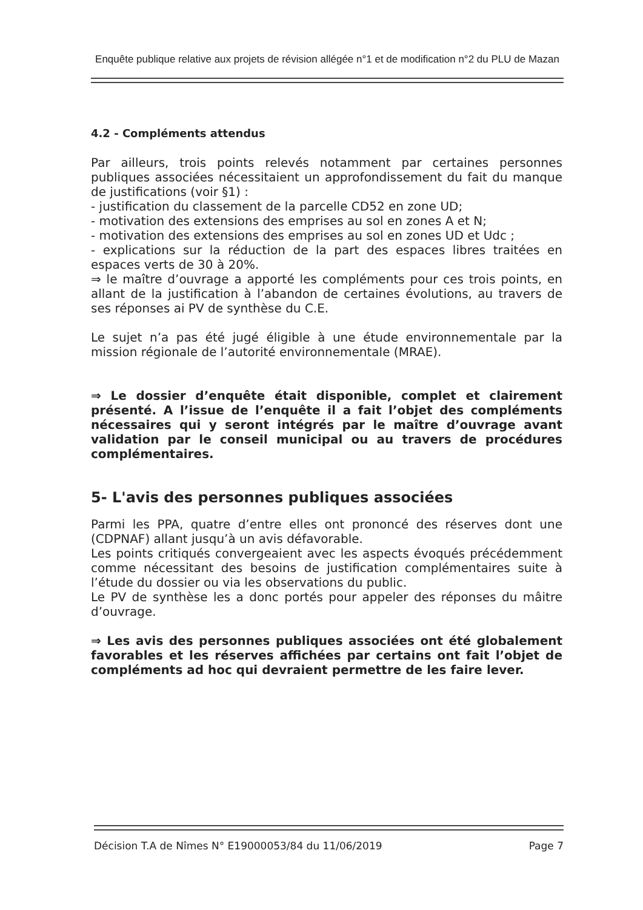Enquête publique relative aux projets de révision allégée n°1 et de modification n°2 du PLU de Mazan
4.2 - Compléments attendus
Par ailleurs, trois points relevés notamment par certaines personnes publiques associées nécessitaient un approfondissement du fait du manque de justifications (voir §1) :
- justification du classement de la parcelle CD52 en zone UD;
- motivation des extensions des emprises au sol en zones A et N;
- motivation des extensions des emprises au sol en zones UD et Udc ;
- explications sur la réduction de la part des espaces libres traitées en espaces verts de 30 à 20%.
⇒ le maître d’ouvrage a apporté les compléments pour ces trois points, en allant de la justification à l’abandon de certaines évolutions, au travers de ses réponses ai PV de synthèse du C.E.
Le sujet n’a pas été jugé éligible à une étude environnementale par la mission régionale de l’autorité environnementale (MRAE).
⇒ Le dossier d’enquête était disponible, complet et clairement présenté. A l’issue de l’enquête il a fait l’objet des compléments nécessaires qui y seront intégrés par le maître d’ouvrage avant validation par le conseil municipal ou au travers de procédures complémentaires.
5- L'avis des personnes publiques associées
Parmi les PPA, quatre d’entre elles ont prononcé des réserves dont une (CDPNAF) allant jusqu’à un avis défavorable.
Les points critiqués convergeaient avec les aspects évoqués précédemment comme nécessitant des besoins de justification complémentaires suite à l’étude du dossier ou via les observations du public.
Le PV de synthèse les a donc portés pour appeler des réponses du mâitre d’ouvrage.
⇒ Les avis des personnes publiques associées ont été globalement favorables et les réserves affichées par certains ont fait l’objet de compléments ad hoc qui devraient permettre de les faire lever.
Décision T.A de Nîmes N° E19000053/84 du 11/06/2019 Page 7